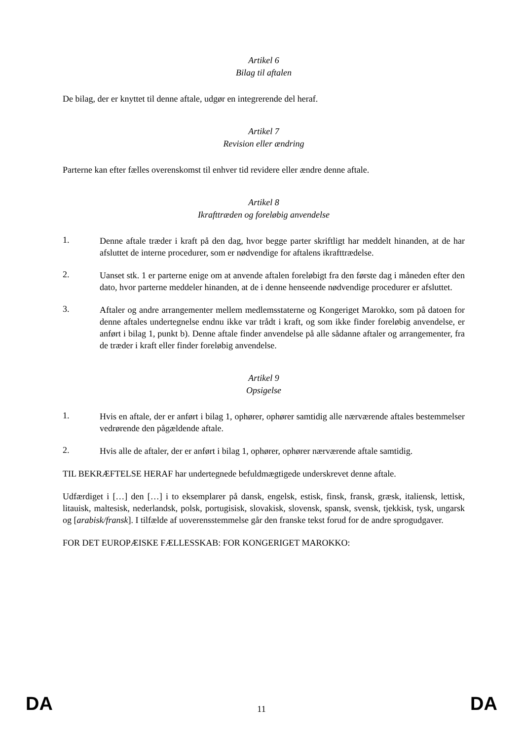Artikel 6
Bilag til aftalen
De bilag, der er knyttet til denne aftale, udgør en integrerende del heraf.
Artikel 7
Revision eller ændring
Parterne kan efter fælles overenskomst til enhver tid revidere eller ændre denne aftale.
Artikel 8
Ikrafttræden og foreløbig anvendelse
1.
Denne aftale træder i kraft på den dag, hvor begge parter skriftligt har meddelt hinanden, at de har afsluttet de interne procedurer, som er nødvendige for aftalens ikrafttrædelse.
2.
Uanset stk. 1 er parterne enige om at anvende aftalen foreløbigt fra den første dag i måneden efter den dato, hvor parterne meddeler hinanden, at de i denne henseende nødvendige procedurer er afsluttet.
3.
Aftaler og andre arrangementer mellem medlemsstaterne og Kongeriget Marokko, som på datoen for denne aftales undertegnelse endnu ikke var trådt i kraft, og som ikke finder foreløbig anvendelse, er anført i bilag 1, punkt b). Denne aftale finder anvendelse på alle sådanne aftaler og arrangementer, fra de træder i kraft eller finder foreløbig anvendelse.
Artikel 9
Opsigelse
1.
Hvis en aftale, der er anført i bilag 1, ophører, ophører samtidig alle nærværende aftales bestemmelser vedrørende den pågældende aftale.
2.
Hvis alle de aftaler, der er anført i bilag 1, ophører, ophører nærværende aftale samtidig.
TIL BEKRÆFTELSE HERAF har undertegnede befuldmægtigede underskrevet denne aftale.
Udfærdiget i […] den […] i to eksemplarer på dansk, engelsk, estisk, finsk, fransk, græsk, italiensk, lettisk, litauisk, maltesisk, nederlandsk, polsk, portugisisk, slovakisk, slovensk, spansk, svensk, tjekkisk, tysk, ungarsk og [arabisk/fransk]. I tilfælde af uoverensstemmelse går den franske tekst forud for de andre sprogudgaver.
FOR DET EUROPÆISKE FÆLLESSKAB: FOR KONGERIGET MAROKKO:
DA 11 DA